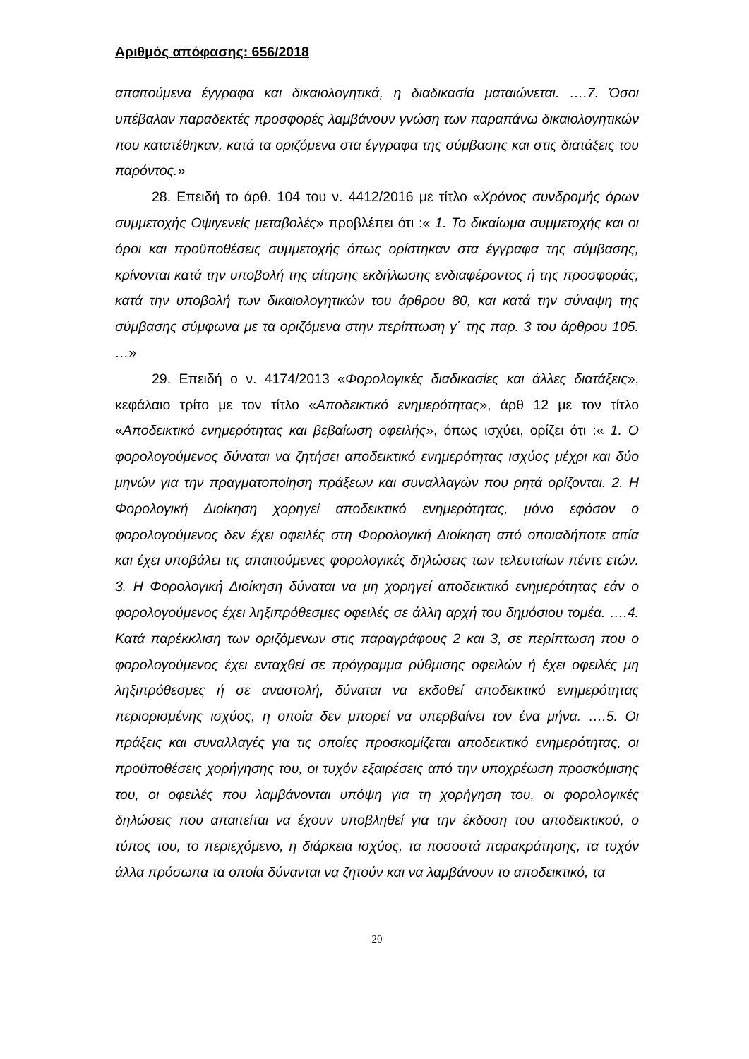Αριθμός απόφασης: 656/2018
απαιτούμενα έγγραφα και δικαιολογητικά, η διαδικασία ματαιώνεται. ….7. Όσοι υπέβαλαν παραδεκτές προσφορές λαμβάνουν γνώση των παραπάνω δικαιολογητικών που κατατέθηκαν, κατά τα οριζόμενα στα έγγραφα της σύμβασης και στις διατάξεις του παρόντος.»
28. Επειδή το άρθ. 104 του ν. 4412/2016 με τίτλο «Χρόνος συνδρομής όρων συμμετοχής Οψιγενείς μεταβολές» προβλέπει ότι :« 1. Το δικαίωμα συμμετοχής και οι όροι και προϋποθέσεις συμμετοχής όπως ορίστηκαν στα έγγραφα της σύμβασης, κρίνονται κατά την υποβολή της αίτησης εκδήλωσης ενδιαφέροντος ή της προσφοράς, κατά την υποβολή των δικαιολογητικών του άρθρου 80, και κατά την σύναψη της σύμβασης σύμφωνα με τα οριζόμενα στην περίπτωση γ΄ της παρ. 3 του άρθρου 105. …»
29. Επειδή ο ν. 4174/2013 «Φορολογικές διαδικασίες και άλλες διατάξεις», κεφάλαιο τρίτο με τον τίτλο «Αποδεικτικό ενημερότητας», άρθ 12 με τον τίτλο «Αποδεικτικό ενημερότητας και βεβαίωση οφειλής», όπως ισχύει, ορίζει ότι :« 1. Ο φορολογούμενος δύναται να ζητήσει αποδεικτικό ενημερότητας ισχύος μέχρι και δύο μηνών για την πραγματοποίηση πράξεων και συναλλαγών που ρητά ορίζονται. 2. Η Φορολογική Διοίκηση χορηγεί αποδεικτικό ενημερότητας, μόνο εφόσον ο φορολογούμενος δεν έχει οφειλές στη Φορολογική Διοίκηση από οποιαδήποτε αιτία και έχει υποβάλει τις απαιτούμενες φορολογικές δηλώσεις των τελευταίων πέντε ετών. 3. Η Φορολογική Διοίκηση δύναται να μη χορηγεί αποδεικτικό ενημερότητας εάν ο φορολογούμενος έχει ληξιπρόθεσμες οφειλές σε άλλη αρχή του δημόσιου τομέα. ….4. Κατά παρέκκλιση των οριζόμενων στις παραγράφους 2 και 3, σε περίπτωση που ο φορολογούμενος έχει ενταχθεί σε πρόγραμμα ρύθμισης οφειλών ή έχει οφειλές μη ληξιπρόθεσμες ή σε αναστολή, δύναται να εκδοθεί αποδεικτικό ενημερότητας περιορισμένης ισχύος, η οποία δεν μπορεί να υπερβαίνει τον ένα μήνα. ….5. Οι πράξεις και συναλλαγές για τις οποίες προσκομίζεται αποδεικτικό ενημερότητας, οι προϋποθέσεις χορήγησης του, οι τυχόν εξαιρέσεις από την υποχρέωση προσκόμισης του, οι οφειλές που λαμβάνονται υπόψη για τη χορήγηση του, οι φορολογικές δηλώσεις που απαιτείται να έχουν υποβληθεί για την έκδοση του αποδεικτικού, ο τύπος του, το περιεχόμενο, η διάρκεια ισχύος, τα ποσοστά παρακράτησης, τα τυχόν άλλα πρόσωπα τα οποία δύνανται να ζητούν και να λαμβάνουν το αποδεικτικό, τα
20